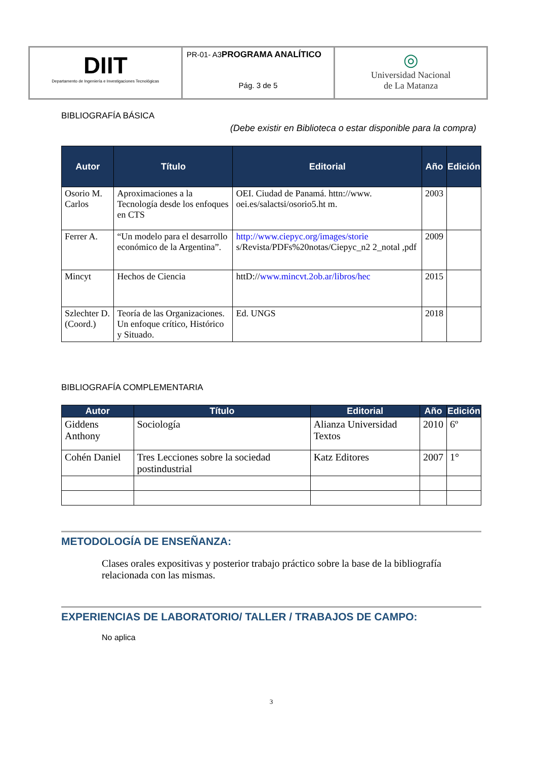| DIIT Departamento de Ingeniería e Investigaciones Tecnológicas | PR-01- A3 PROGRAMA ANALÍTICO Pág. 3 de 5 | ◎ Universidad Nacional de La Matanza |
BIBLIOGRAFÍA BÁSICA
(Debe existir en Biblioteca o estar disponible para la compra)
| Autor | Título | Editorial | Año | Edición |
| --- | --- | --- | --- | --- |
| Osorio M. Carlos | Aproximaciones a la Tecnología desde los enfoques en CTS | OEI. Ciudad de Panamá. httn://www. oei.es/salactsi/osorio5.ht m. | 2003 | |
| Ferrer A. | “Un modelo para el desarrollo económico de la Argentina”. | http://www.ciepyc.org/images/storie s/Revista/PDFs%20notas/Ciepyc_n2 2_notal ,pdf | 2009 | |
| Mincyt | Hechos de Ciencia | httD:// www.mincvt.2ob.ar/libros/hec | 2015 | |
| Szlechter D. (Coord.) | Teoría de las Organizaciones. Un enfoque crítico, Histórico y Situado. | Ed. UNGS | 2018 | |
BIBLIOGRAFÍA COMPLEMENTARIA
| Autor | Título | Editorial | Año | Edición |
| --- | --- | --- | --- | --- |
| Giddens Anthony | Sociología | Alianza Universidad Textos | 2010 | 6º |
| Cohén Daniel | Tres Lecciones sobre la sociedad postindustrial | Katz Editores | 2007 | 1° |
METODOLOGÍA DE ENSEÑANZA:
Clases orales expositivas y posterior trabajo práctico sobre la base de la bibliografía relacionada con las mismas.
EXPERIENCIAS DE LABORATORIO/ TALLER / TRABAJOS DE CAMPO:
No aplica
3